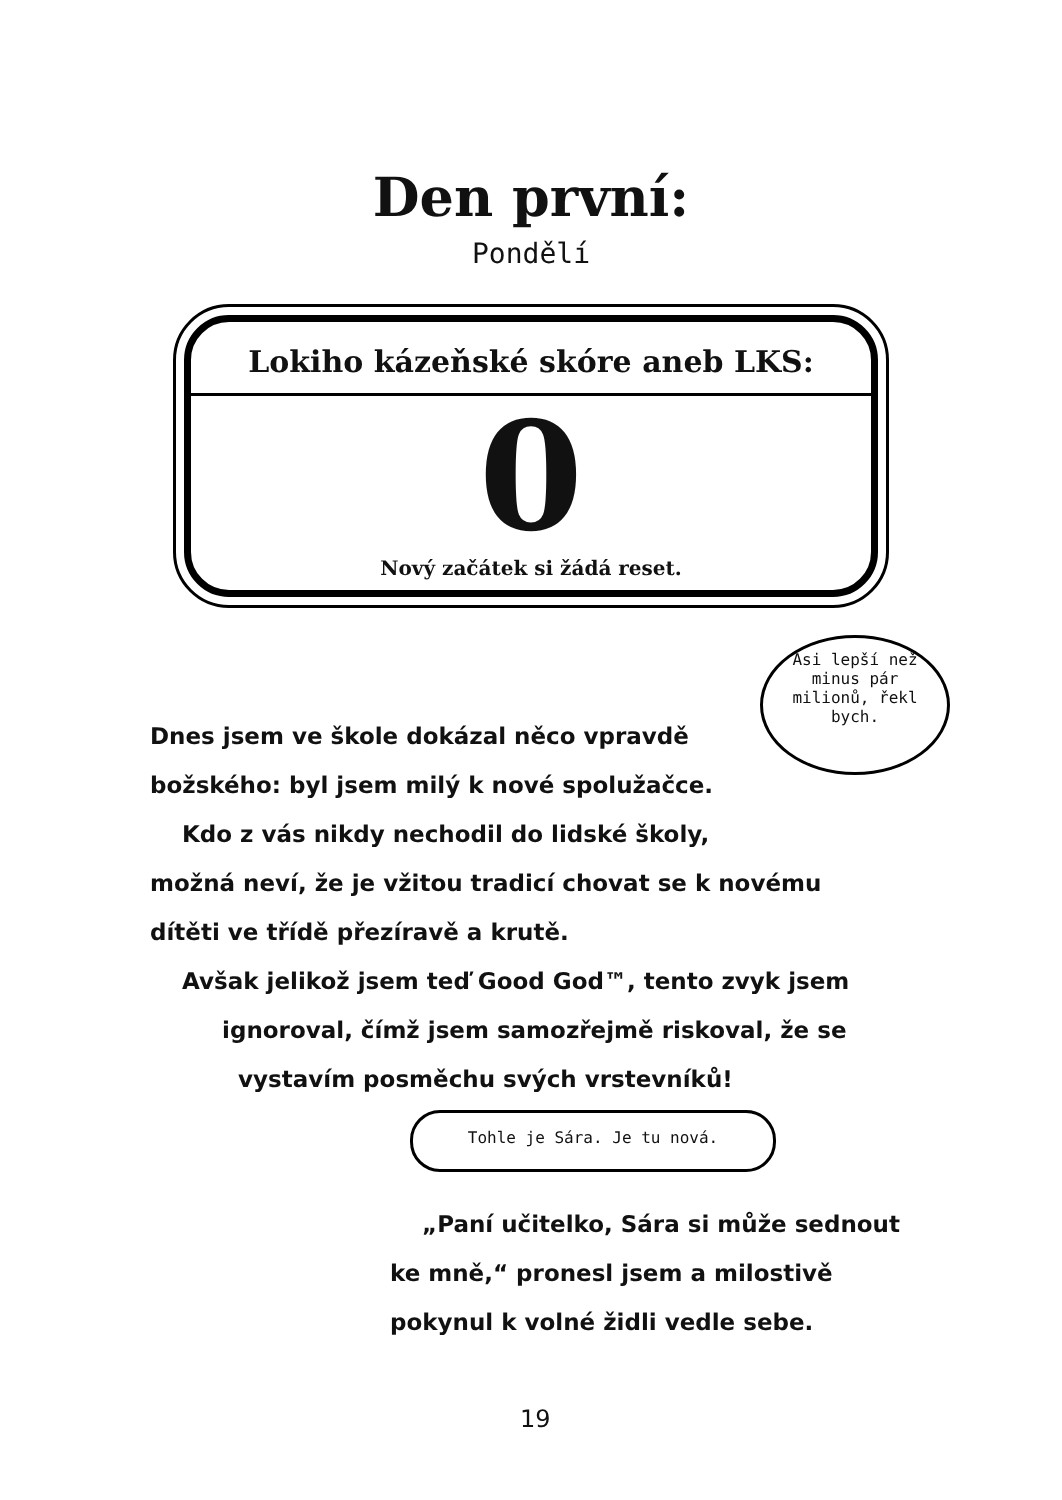Den první:
Pondělí
Lokiho kázeňské skóre aneb LKS:
0
Nový začátek si žádá reset.
Asi lepší než
minus pár
milionů, řekl
bych.
Dnes jsem ve škole dokázal něco vpravdě
božského: byl jsem milý k nové spolužačce.
Kdo z vás nikdy nechodil do lidské školy,
možná neví, že je vžitou tradicí chovat se k novému
dítěti ve třídě přezíravě a krutě.
Avšak jelikož jsem teď Good God™, tento zvyk jsem
ignoroval, čímž jsem samozřejmě riskoval, že se
vystavím posměchu svých vrstevníků!
Tohle je Sára. Je tu nová.
„Paní učitelko, Sára si může sednout
ke mně,“ pronesl jsem a milostivě
pokynul k volné židli vedle sebe.
19